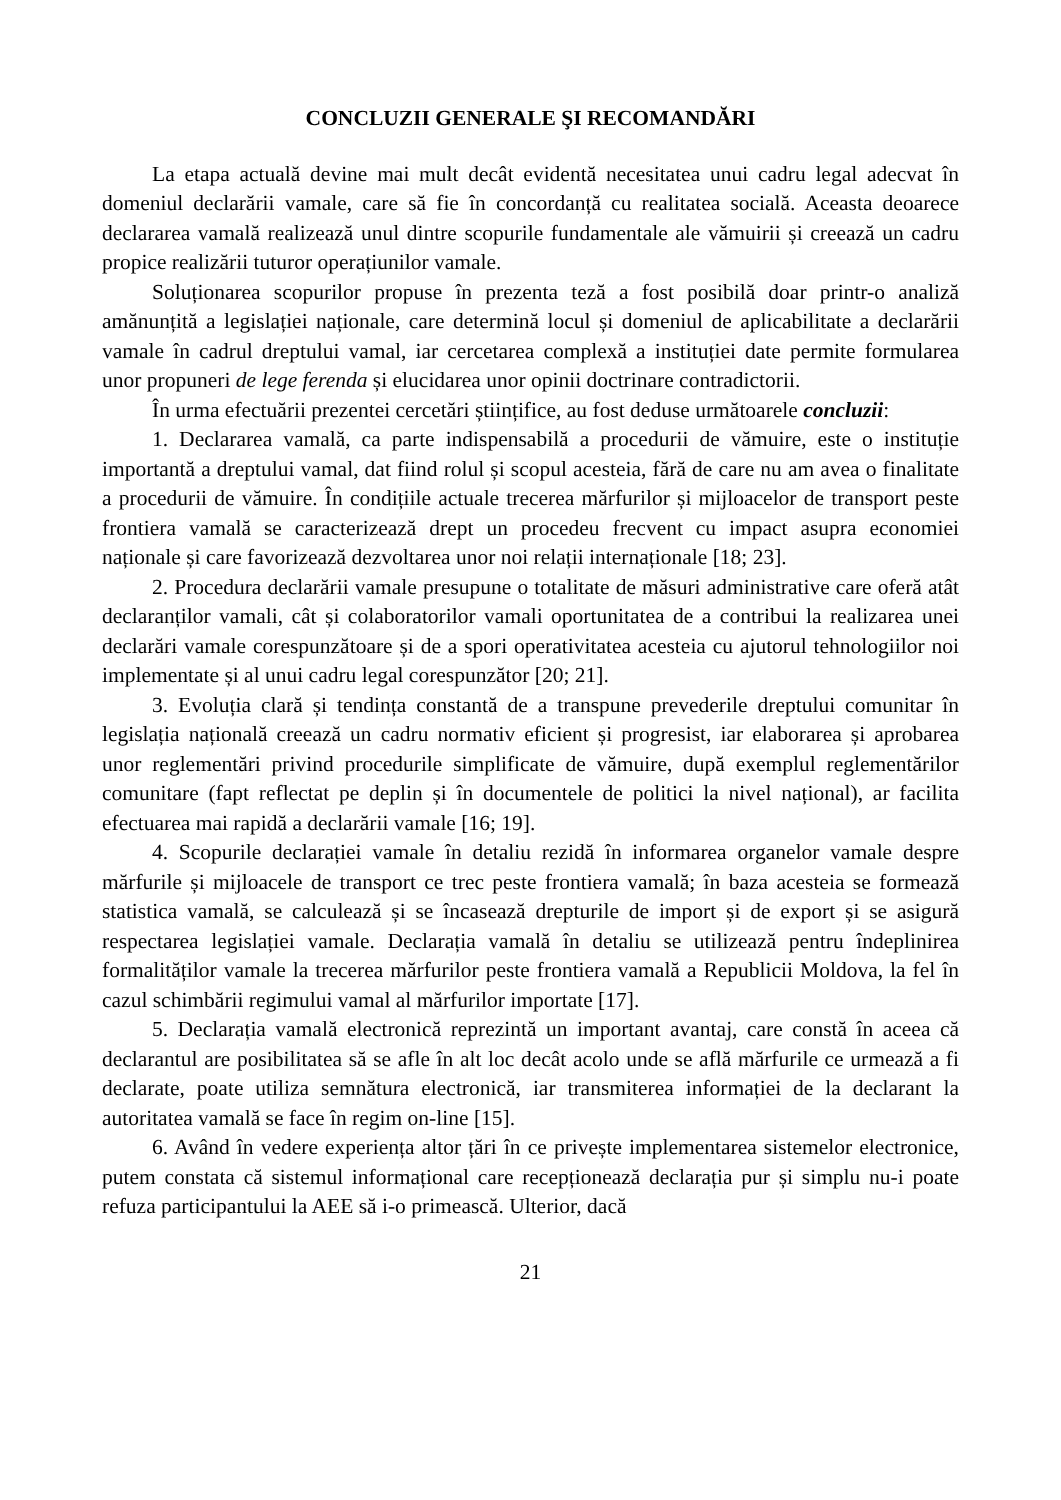CONCLUZII GENERALE ŞI RECOMANDĂRI
La etapa actuală devine mai mult decât evidentă necesitatea unui cadru legal adecvat în domeniul declarării vamale, care să fie în concordanță cu realitatea socială. Aceasta deoarece declararea vamală realizează unul dintre scopurile fundamentale ale vămuirii și creează un cadru propice realizării tuturor operațiunilor vamale.
Soluționarea scopurilor propuse în prezenta teză a fost posibilă doar printr-o analiză amănunțită a legislației naționale, care determină locul și domeniul de aplicabilitate a declarării vamale în cadrul dreptului vamal, iar cercetarea complexă a instituției date permite formularea unor propuneri de lege ferenda și elucidarea unor opinii doctrinare contradictorii.
În urma efectuării prezentei cercetări științifice, au fost deduse următoarele concluzii:
1. Declararea vamală, ca parte indispensabilă a procedurii de vămuire, este o instituție importantă a dreptului vamal, dat fiind rolul și scopul acesteia, fără de care nu am avea o finalitate a procedurii de vămuire. În condițiile actuale trecerea mărfurilor și mijloacelor de transport peste frontiera vamală se caracterizează drept un procedeu frecvent cu impact asupra economiei naționale și care favorizează dezvoltarea unor noi relații internaționale [18; 23].
2. Procedura declarării vamale presupune o totalitate de măsuri administrative care oferă atât declaranților vamali, cât și colaboratorilor vamali oportunitatea de a contribui la realizarea unei declarări vamale corespunzătoare și de a spori operativitatea acesteia cu ajutorul tehnologiilor noi implementate și al unui cadru legal corespunzător [20; 21].
3. Evoluția clară și tendința constantă de a transpune prevederile dreptului comunitar în legislația națională creează un cadru normativ eficient și progresist, iar elaborarea și aprobarea unor reglementări privind procedurile simplificate de vămuire, după exemplul reglementărilor comunitare (fapt reflectat pe deplin și în documentele de politici la nivel național), ar facilita efectuarea mai rapidă a declarării vamale [16; 19].
4. Scopurile declarației vamale în detaliu rezidă în informarea organelor vamale despre mărfurile și mijloacele de transport ce trec peste frontiera vamală; în baza acesteia se formează statistica vamală, se calculează și se încasează drepturile de import și de export și se asigură respectarea legislației vamale. Declarația vamală în detaliu se utilizează pentru îndeplinirea formalităților vamale la trecerea mărfurilor peste frontiera vamală a Republicii Moldova, la fel în cazul schimbării regimului vamal al mărfurilor importate [17].
5. Declarația vamală electronică reprezintă un important avantaj, care constă în aceea că declarantul are posibilitatea să se afle în alt loc decât acolo unde se află mărfurile ce urmează a fi declarate, poate utiliza semnătura electronică, iar transmiterea informației de la declarant la autoritatea vamală se face în regim on-line [15].
6. Având în vedere experiența altor țări în ce privește implementarea sistemelor electronice, putem constata că sistemul informațional care recepționează declarația pur și simplu nu-i poate refuza participantului la AEE să i-o primească. Ulterior, dacă
21